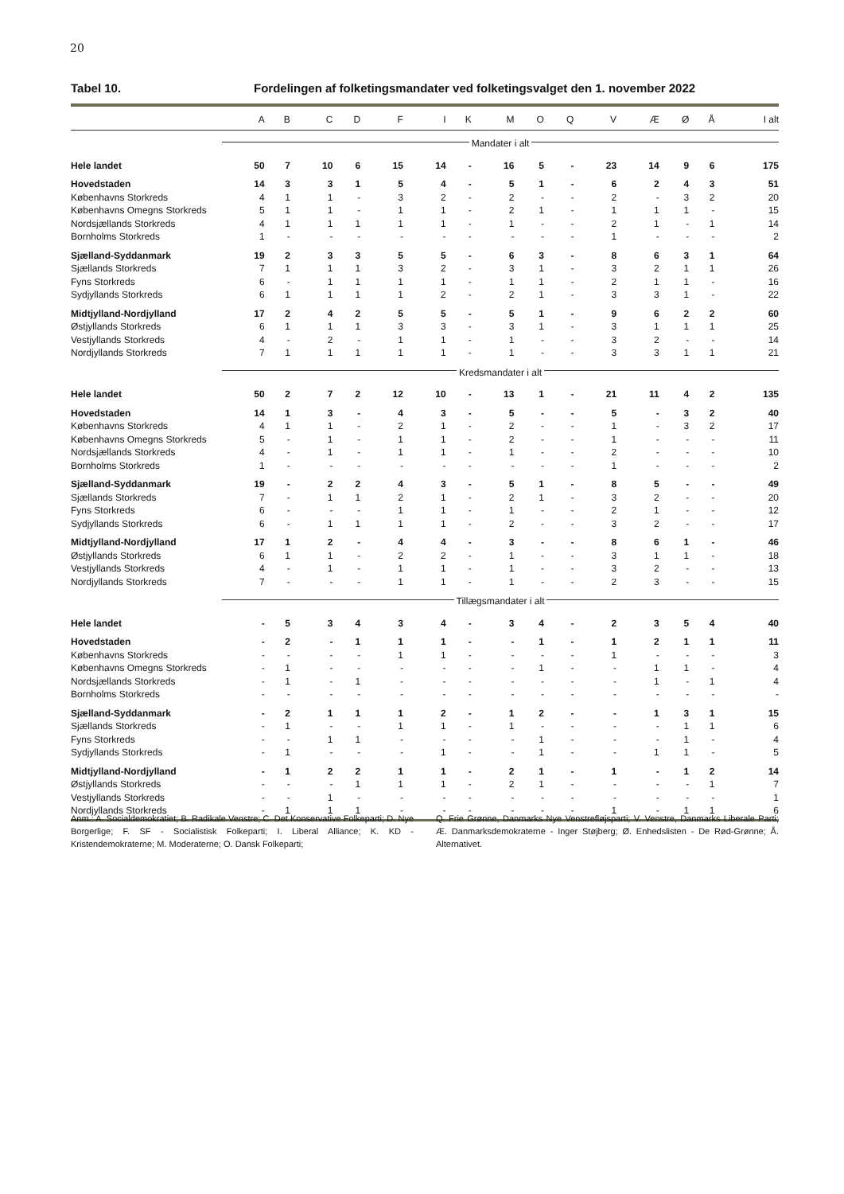20
Tabel 10. Fordelingen af folketingsmandater ved folketingsvalget den 1. november 2022
| | A | B | C | D | F | I | K | M | O | Q | V | Æ | Ø | Å | I alt |
| --- | --- | --- | --- | --- | --- | --- | --- | --- | --- | --- | --- | --- | --- | --- | --- |
| | Mandater i alt | | | | | | | | | | | | | | |
| Hele landet | 50 | 7 | 10 | 6 | 15 | 14 | - | 16 | 5 | - | 23 | 14 | 9 | 6 | 175 |
| Hovedstaden | 14 | 3 | 3 | 1 | 5 | 4 | - | 5 | 1 | - | 6 | 2 | 4 | 3 | 51 |
| Københavns Storkreds | 4 | 1 | 1 | - | 3 | 2 | - | 2 | - | - | 2 | - | 3 | 2 | 20 |
| Københavns Omegns Storkreds | 5 | 1 | 1 | - | 1 | 1 | - | 2 | 1 | - | 1 | 1 | 1 | - | 15 |
| Nordsjællands Storkreds | 4 | 1 | 1 | 1 | 1 | 1 | - | 1 | - | - | 2 | 1 | - | 1 | 14 |
| Bornholms Storkreds | 1 | - | - | - | - | - | - | - | - | - | 1 | - | - | - | 2 |
| Sjælland-Syddanmark | 19 | 2 | 3 | 3 | 5 | 5 | - | 6 | 3 | - | 8 | 6 | 3 | 1 | 64 |
| Sjællands Storkreds | 7 | 1 | 1 | 1 | 3 | 2 | - | 3 | 1 | - | 3 | 2 | 1 | 1 | 26 |
| Fyns Storkreds | 6 | - | 1 | 1 | 1 | 1 | - | 1 | 1 | - | 2 | 1 | 1 | - | 16 |
| Sydjyllands Storkreds | 6 | 1 | 1 | 1 | 1 | 2 | - | 2 | 1 | - | 3 | 3 | 1 | - | 22 |
| Midtjylland-Nordjylland | 17 | 2 | 4 | 2 | 5 | 5 | - | 5 | 1 | - | 9 | 6 | 2 | 2 | 60 |
| Østjyllands Storkreds | 6 | 1 | 1 | 1 | 3 | 3 | - | 3 | 1 | - | 3 | 1 | 1 | 1 | 25 |
| Vestjyllands Storkreds | 4 | - | 2 | - | 1 | 1 | - | 1 | - | - | 3 | 2 | - | - | 14 |
| Nordjyllands Storkreds | 7 | 1 | 1 | 1 | 1 | 1 | - | 1 | - | - | 3 | 3 | 1 | 1 | 21 |
| | Kredsmandater i alt | | | | | | | | | | | | | | |
| Hele landet | 50 | 2 | 7 | 2 | 12 | 10 | - | 13 | 1 | - | 21 | 11 | 4 | 2 | 135 |
| Hovedstaden | 14 | 1 | 3 | - | 4 | 3 | - | 5 | - | - | 5 | - | 3 | 2 | 40 |
| Københavns Storkreds | 4 | 1 | 1 | - | 2 | 1 | - | 2 | - | - | 1 | - | 3 | 2 | 17 |
| Københavns Omegns Storkreds | 5 | - | 1 | - | 1 | 1 | - | 2 | - | - | 1 | - | - | - | 11 |
| Nordsjællands Storkreds | 4 | - | 1 | - | 1 | 1 | - | 1 | - | - | 2 | - | - | - | 10 |
| Bornholms Storkreds | 1 | - | - | - | - | - | - | - | - | - | 1 | - | - | - | 2 |
| Sjælland-Syddanmark | 19 | - | 2 | 2 | 4 | 3 | - | 5 | 1 | - | 8 | 5 | - | - | 49 |
| Sjællands Storkreds | 7 | - | 1 | 1 | 2 | 1 | - | 2 | 1 | - | 3 | 2 | - | - | 20 |
| Fyns Storkreds | 6 | - | - | - | 1 | 1 | - | 1 | - | - | 2 | 1 | - | - | 12 |
| Sydjyllands Storkreds | 6 | - | 1 | 1 | 1 | 1 | - | 2 | - | - | 3 | 2 | - | - | 17 |
| Midtjylland-Nordjylland | 17 | 1 | 2 | - | 4 | 4 | - | 3 | - | - | 8 | 6 | 1 | - | 46 |
| Østjyllands Storkreds | 6 | 1 | 1 | - | 2 | 2 | - | 1 | - | - | 3 | 1 | 1 | - | 18 |
| Vestjyllands Storkreds | 4 | - | 1 | - | 1 | 1 | - | 1 | - | - | 3 | 2 | - | - | 13 |
| Nordjyllands Storkreds | 7 | - | - | - | 1 | 1 | - | 1 | - | - | 2 | 3 | - | - | 15 |
| | Tillægsmandater i alt | | | | | | | | | | | | | | |
| Hele landet | - | 5 | 3 | 4 | 3 | 4 | - | 3 | 4 | - | 2 | 3 | 5 | 4 | 40 |
| Hovedstaden | - | 2 | - | 1 | 1 | 1 | - | - | 1 | - | 1 | 2 | 1 | 1 | 11 |
| Københavns Storkreds | - | - | - | - | 1 | 1 | - | - | - | - | 1 | - | - | - | 3 |
| Københavns Omegns Storkreds | - | 1 | - | - | - | - | - | - | 1 | - | - | 1 | 1 | - | 4 |
| Nordsjællands Storkreds | - | 1 | - | 1 | - | - | - | - | - | - | - | 1 | - | 1 | 4 |
| Bornholms Storkreds | - | - | - | - | - | - | - | - | - | - | - | - | - | - | - |
| Sjælland-Syddanmark | - | 2 | 1 | 1 | 1 | 2 | - | 1 | 2 | - | - | 1 | 3 | 1 | 15 |
| Sjællands Storkreds | - | 1 | - | - | 1 | 1 | - | 1 | - | - | - | - | 1 | 1 | 6 |
| Fyns Storkreds | - | - | 1 | 1 | - | - | - | - | 1 | - | - | - | 1 | - | 4 |
| Sydjyllands Storkreds | - | 1 | - | - | - | 1 | - | - | 1 | - | - | 1 | 1 | - | 5 |
| Midtjylland-Nordjylland | - | 1 | 2 | 2 | 1 | 1 | - | 2 | 1 | - | 1 | - | 1 | 2 | 14 |
| Østjyllands Storkreds | - | - | - | 1 | 1 | 1 | - | 2 | 1 | - | - | - | - | 1 | 7 |
| Vestjyllands Storkreds | - | - | 1 | - | - | - | - | - | - | - | - | - | - | - | 1 |
| Nordjyllands Storkreds | - | 1 | 1 | 1 | - | - | - | - | - | - | 1 | - | 1 | 1 | 6 |
Anm.: A. Socialdemokratiet; B. Radikale Venstre; C. Det Konservative Folkeparti; D. Nye Borgerlige; F. SF - Socialistisk Folkeparti; I. Liberal Alliance; K. KD - Kristendemokraterne; M. Moderaterne; O. Dansk Folkeparti;
Q. Frie Grønne, Danmarks Nye Venstrefløjsparti; V. Venstre, Danmarks Liberale Parti; Æ. Danmarksdemokraterne - Inger Støjberg; Ø. Enhedslisten - De Rød-Grønne; Å. Alternativet.